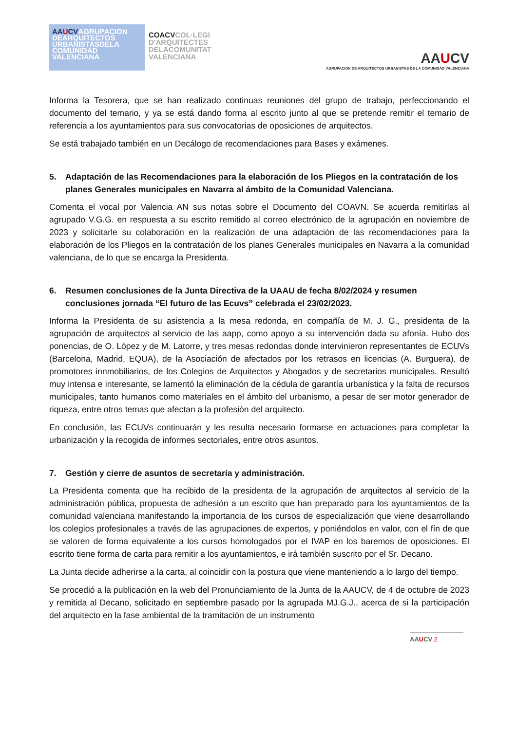AAUCVAGRUPACION DEARQUITECTOS URBANISTASDELA COMUNIDAD VALENCIANA
COACVCOL·LEGI D'ARQUITECTES DELACOMUNITAT VALENCIANA
AAUCV
AGRUPACION DE ARQUITECTOS URBANISTAS DE LA COMUNIDAD VALENCIANA
Informa la Tesorera, que se han realizado continuas reuniones del grupo de trabajo, perfeccionando el documento del temario, y ya se está dando forma al escrito junto al que se pretende remitir el temario de referencia a los ayuntamientos para sus convocatorias de oposiciones de arquitectos.
Se está trabajado también en un Decálogo de recomendaciones para Bases y exámenes.
5. Adaptación de las Recomendaciones para la elaboración de los Pliegos en la contratación de los planes Generales municipales en Navarra al ámbito de la Comunidad Valenciana.
Comenta el vocal por Valencia AN sus notas sobre el Documento del COAVN. Se acuerda remitirlas al agrupado V.G.G. en respuesta a su escrito remitido al correo electrónico de la agrupación en noviembre de 2023 y solicitarle su colaboración en la realización de una adaptación de las recomendaciones para la elaboración de los Pliegos en la contratación de los planes Generales municipales en Navarra a la comunidad valenciana, de lo que se encarga la Presidenta.
6. Resumen conclusiones de la Junta Directiva de la UAAU de fecha 8/02/2024 y resumen conclusiones jornada “El futuro de las Ecuvs” celebrada el 23/02/2023.
Informa la Presidenta de su asistencia a la mesa redonda, en compañía de M. J. G., presidenta de la agrupación de arquitectos al servicio de las aapp, como apoyo a su intervención dada su afonía. Hubo dos ponencias, de O. López y de M. Latorre, y tres mesas redondas donde intervinieron representantes de ECUVs (Barcelona, Madrid, EQUA), de la Asociación de afectados por los retrasos en licencias (A. Burguera), de promotores innmobiliarios, de los Colegios de Arquitectos y Abogados y de secretarios municipales. Resultó muy intensa e interesante, se lamentó la eliminación de la cédula de garantía urbanística y la falta de recursos municipales, tanto humanos como materiales en el ámbito del urbanismo, a pesar de ser motor generador de riqueza, entre otros temas que afectan a la profesión del arquitecto.
En conclusión, las ECUVs continuarán y les resulta necesario formarse en actuaciones para completar la urbanización y la recogida de informes sectoriales, entre otros asuntos.
7. Gestión y cierre de asuntos de secretaría y administración.
La Presidenta comenta que ha recibido de la presidenta de la agrupación de arquitectos al servicio de la administración pública, propuesta de adhesión a un escrito que han preparado para los ayuntamientos de la comunidad valenciana manifestando la importancia de los cursos de especialización que viene desarrollando los colegios profesionales a través de las agrupaciones de expertos, y poniéndolos en valor, con el fín de que se valoren de forma equivalente a los cursos homologados por el IVAP en los baremos de oposiciones. El escrito tiene forma de carta para remitir a los ayuntamientos, e irá también suscrito por el Sr. Decano.
La Junta decide adherirse a la carta, al coincidir con la postura que viene manteniendo a lo largo del tiempo.
Se procedió a la publicación en la web del Pronunciamiento de la Junta de la AAUCV, de 4 de octubre de 2023 y remitida al Decano, solicitado en septiembre pasado por la agrupada MJ.G.J., acerca de si la participación del arquitecto en la fase ambiental de la tramitación de un instrumento
AAUCV 2